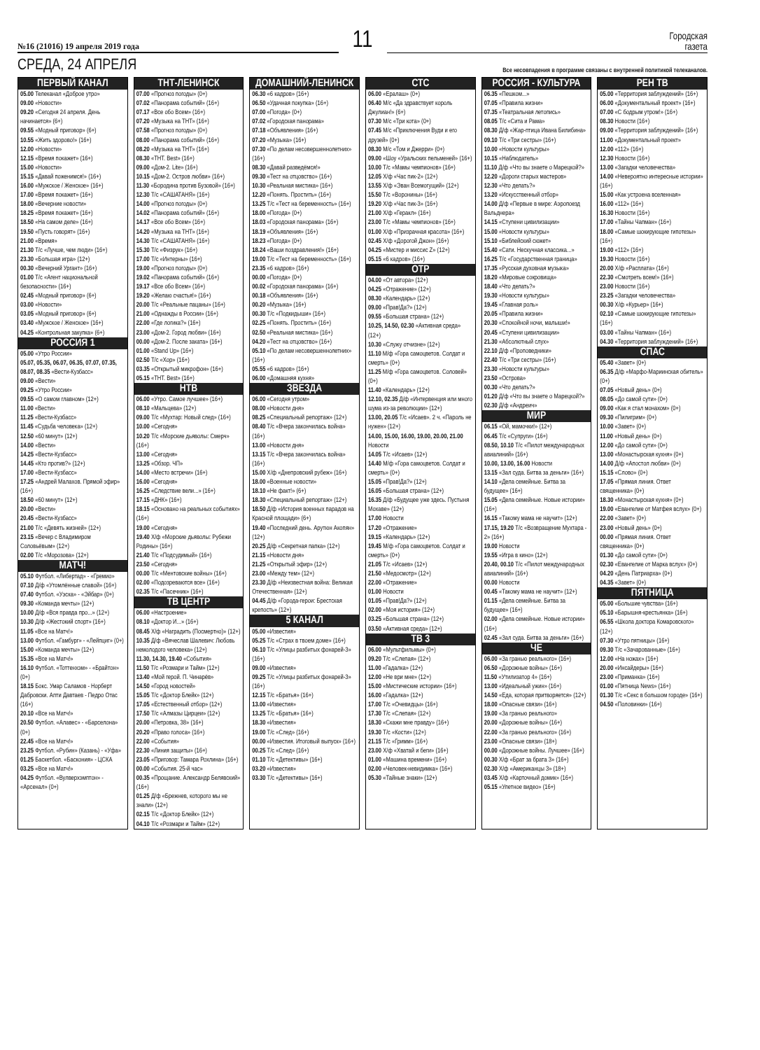№16 (21016) 19 апреля 2019 года
11
Городская
газета
СРЕДА, 24 АПРЕЛЯ
Все несовпадения в программе связаны с внутренней политикой телеканалов.
ПЕРВЫЙ КАНАЛ
05.00 Телеканал «Доброе утро»
09.00 «Новости»
09.20 «Сегодня 24 апреля. День начинается» (6+)
09.55 «Модный приговор» (6+)
10.55 «Жить здорово!» (16+)
12.00 «Новости»
12.15 «Время покажет» (16+)
15.00 «Новости»
15.15 «Давай поженимся!» (16+)
16.00 «Мужское / Женское» (16+)
17.00 «Время покажет» (16+)
18.00 «Вечерние новости»
18.25 «Время покажет» (16+)
18.50 «На самом деле» (16+)
19.50 «Пусть говорят» (16+)
21.00 «Время»
21.30 Т/с «Лучше, чем люди» (16+)
23.30 «Большая игра» (12+)
00.30 «Вечерний Ургант» (16+)
01.00 Т/с «Агент национальной безопасности» (16+)
02.45 «Модный приговор» (6+)
03.00 «Новости»
03.05 «Модный приговор» (6+)
03.40 «Мужское / Женское» (16+)
04.25 «Контрольная закупка» (6+)
РОССИЯ 1
05.00 «Утро России»
05.07, 05.35, 06.07, 06.35, 07.07, 07.35, 08.07, 08.35 «Вести-Кузбасс»
09.00 «Вести»
09.25 «Утро России»
09.55 «О самом главном» (12+)
11.00 «Вести»
11.25 «Вести-Кузбасс»
11.45 «Судьба человека» (12+)
12.50 «60 минут» (12+)
14.00 «Вести»
14.25 «Вести-Кузбасс»
14.45 «Кто против?» (12+)
17.00 «Вести-Кузбасс»
17.25 «Андрей Малахов. Прямой эфир» (16+)
18.50 «60 минут» (12+)
20.00 «Вести»
20.45 «Вести-Кузбасс»
21.00 Т/с «Девять жизней» (12+)
23.15 «Вечер с Владимиром Соловьёвым» (12+)
02.00 Т/с «Морозова» (12+)
МАТЧ!
05.10 Футбол. «Либертад» - «Гремио»
07.10 Д/ф «Утомлённые славой» (16+)
07.40 Футбол. «Уэска» - «Эйбар» (0+)
09.30 «Команда мечты» (12+)
10.00 Д/ф «Вся правда про...» (12+)
10.30 Д/ф «Жестокий спорт» (16+)
11.05 «Все на Матч!»
13.00 Футбол. «Гамбург» - «Лейпциг» (0+)
15.00 «Команда мечты» (12+)
15.35 «Все на Матч!»
16.10 Футбол. «Тоттенхэм» - «Брайтон» (0+)
18.15 Бокс. Умар Саламов - Норберт Дабровски. Апти Давтаев - Педро Отас (16+)
20.10 «Все на Матч!»
20.50 Футбол. «Алавес» - «Барселона» (0+)
22.45 «Все на Матч!»
23.25 Футбол. «Рубин» (Казань) - «Уфа»
01.25 Баскетбол. «Баскония» - ЦСКА
03.25 «Все на Матч!»
04.25 Футбол. «Вулверхэмптон» - «Арсенал» (0+)
ТНТ-ЛЕНИНСК
07.00 «Прогноз погоды» (0+)
07.02 «Панорама событий» (16+)
07.17 «Все обо Всем» (16+)
07.20 «Музыка на ТНТ» (16+)
07.58 «Прогноз погоды» (0+)
08.00 «Панорама событий» (16+)
08.20 «Музыка на ТНТ» (16+)
08.30 «ТНТ. Best» (16+)
09.00 «Дом-2. Lite» (16+)
10.15 «Дом-2. Остров любви» (16+)
11.30 «Бородина против Бузовой» (16+)
12.30 Т/с «САШАТАНЯ» (16+)
14.00 «Прогноз погоды» (0+)
14.02 «Панорама событий» (16+)
14.17 «Все обо Всем» (16+)
14.20 «Музыка на ТНТ» (16+)
14.30 Т/с «САШАТАНЯ» (16+)
15.30 Т/с «Физрук» (16+)
17.00 Т/с «Интерны» (16+)
19.00 «Прогноз погоды» (0+)
19.02 «Панорама событий» (16+)
19.17 «Все обо Всем» (16+)
19.20 «Желаю счастья!» (16+)
20.00 Т/с «Реальные пацаны» (16+)
21.00 «Однажды в России» (16+)
22.00 «Где логика?» (16+)
23.00 «Дом-2. Город любви» (16+)
00.00 «Дом-2. После заката» (16+)
01.00 «Stand Up» (16+)
02.50 Т/с «Хор» (16+)
03.35 «Открытый микрофон» (16+)
05.15 «ТНТ. Best» (16+)
НТВ
06.00 «Утро. Самое лучшее» (16+)
08.10 «Мальцева» (12+)
09.00 Т/с «Мухтар: Новый след» (16+)
10.00 «Сегодня»
10.20 Т/с «Морские дьяволы: Смерч» (16+)
13.00 «Сегодня»
13.25 «Обзор. ЧП»
14.00 «Место встречи» (16+)
16.00 «Сегодня»
16.25 «Следствие вели...» (16+)
17.15 «ДНК» (16+)
18.15 «Основано на реальных событиях» (16+)
19.00 «Сегодня»
19.40 Х/ф «Морские дьяволы: Рубежи Родины» (16+)
21.40 Т/с «Подсудимый» (16+)
23.50 «Сегодня»
00.00 Т/с «Ментовские войны» (16+)
02.00 «Подозреваются все» (16+)
02.35 Т/с «Пасечник» (16+)
ТВ ЦЕНТР
06.00 «Настроение»
08.10 «Доктор И...» (16+)
08.45 Х/ф «Наградить (Посмертно)» (12+)
10.35 Д/ф «Вячеслав Шалевич: Любовь немолодого человека» (12+)
11.30, 14.30, 19.40 «События»
11.50 Т/с «Розмари и Тайм» (12+)
13.40 «Мой герой. П. Чинарёв»
14.50 «Город новостей»
15.05 Т/с «Доктор Блейк» (12+)
17.05 «Естественный отбор» (12+)
17.50 Т/с «Алмазы Цирцеи» (12+)
20.00 «Петровка, 38» (16+)
20.20 «Право голоса» (16+)
22.00 «События»
22.30 «Линия защиты» (16+)
23.05 «Приговор: Тамара Рохлина» (16+)
00.00 «События. 25-й час»
00.35 «Прощание. Александр Белявский» (16+)
01.25 Д/ф «Брежнев, которого мы не знали» (12+)
02.15 Т/с «Доктор Блейк» (12+)
04.10 Т/с «Розмари и Тайм» (12+)
ДОМАШНИЙ-ЛЕНИНСК
06.30 «6 кадров» (16+)
06.50 «Удачная покупка» (16+)
07.00 «Погода» (0+)
07.02 «Городская панорама»
07.18 «Объявления» (16+)
07.20 «Музыка» (16+)
07.30 «По делам несовершеннолетних» (16+)
08.30 «Давай разведёмся!»
09.30 «Тест на отцовство» (16+)
10.30 «Реальная мистика» (16+)
12.20 «Понять. Простить» (16+)
13.25 Т/с «Тест на беременность» (16+)
18.00 «Погода» (0+)
18.03 «Городская панорама» (16+)
18.19 «Объявления» (16+)
18.23 «Погода» (0+)
18.24 «Ваши поздравления!» (16+)
19.00 Т/с «Тест на беременность» (16+)
23.35 «6 кадров» (16+)
00.00 «Погода» (0+)
00.02 «Городская панорама» (16+)
00.18 «Объявления» (16+)
00.20 «Музыка» (16+)
00.30 Т/с «Подкидыши» (16+)
02.25 «Понять. Простить» (16+)
02.50 «Реальная мистика» (16+)
04.20 «Тест на отцовство» (16+)
05.10 «По делам несовершеннолетних» (16+)
05.55 «6 кадров» (16+)
06.00 «Домашняя кухня»
ЗВЕЗДА
06.00 «Сегодня утром»
08.00 «Новости дня»
08.25 «Специальный репортаж» (12+)
08.40 Т/с «Вчера закончилась война» (16+)
13.00 «Новости дня»
13.15 Т/с «Вчера закончилась война» (16+)
15.00 Х/ф «Днепровский рубеж» (16+)
18.00 «Военные новости»
18.10 «Не факт!» (6+)
18.30 «Специальный репортаж» (12+)
18.50 Д/ф «История военных парадов на Красной площади» (6+)
19.40 «Последний день. Арутюн Акопян» (12+)
20.25 Д/ф «Секретная папка» (12+)
21.15 «Новости дня»
21.25 «Открытый эфир» (12+)
23.00 «Между тем» (12+)
23.30 Д/ф «Неизвестная война: Великая Отечественная» (12+)
04.45 Д/ф «Города-герои: Брестская крепость» (12+)
5 КАНАЛ
05.00 «Известия»
05.25 Т/с «Страх в твоем доме» (16+)
06.10 Т/с «Улицы разбитых фонарей-3» (16+)
09.00 «Известия»
09.25 Т/с «Улицы разбитых фонарей-3» (16+)
12.15 Т/с «Братья» (16+)
13.00 «Известия»
13.25 Т/с «Братья» (16+)
18.30 «Известия»
19.00 Т/с «След» (16+)
00.00 «Известия. Итоговый выпуск» (16+)
00.25 Т/с «След» (16+)
01.10 Т/с «Детективы» (16+)
03.20 «Известия»
03.30 Т/с «Детективы» (16+)
СТС
06.00 «Ералаш» (0+)
06.40 М/с «Да здравствует король Джулиан!» (6+)
07.30 М/с «Три кота» (0+)
07.45 М/с «Приключения Вуди и его друзей» (0+)
08.30 М/с «Том и Джерри» (0+)
09.00 «Шоу «Уральских пельменей» (16+)
10.00 Т/с «Мамы чемпионов» (16+)
12.05 Х/ф «Час пик-2» (12+)
13.55 Х/ф «Эван Всемогущий» (12+)
15.50 Т/с «Воронины» (16+)
19.20 Х/ф «Час пик-3» (16+)
21.00 Х/ф «Геракл» (16+)
23.00 Т/с «Мамы чемпионов» (16+)
01.00 Х/ф «Призрачная красота» (16+)
02.45 Х/ф «Дорогой Джон» (16+)
04.25 «Мистер и миссис Z» (12+)
05.15 «6 кадров» (16+)
ОТР
04.00 «От автора» (12+)
04.25 «Отражение» (12+)
08.30 «Календарь» (12+)
09.00 «Прав!Да?» (12+)
09.55 «Большая страна» (12+)
10.25, 14.50, 02.30 «Активная среда» (12+)
10.30 «Служу отчизне» (12+)
11.10 М/ф «Гора самоцветов. Солдат и смерть» (0+)
11.25 М/ф «Гора самоцветов. Соловей» (0+)
11.40 «Календарь» (12+)
12.10, 02.35 Д/ф «Интервенция или много шума из-за революции» (12+)
13.00, 20.05 Т/с «Исаев». 2 ч. «Пароль не нужен» (12+)
14.00, 15.00, 16.00, 19.00, 20.00, 21.00 Новости
14.05 Т/с «Исаев» (12+)
14.40 М/ф «Гора самоцветов. Солдат и смерть» (0+)
15.05 «Прав!Да?» (12+)
16.05 «Большая страна» (12+)
16.35 Д/ф «Будущее уже здесь. Пустыня Мохаве» (12+)
17.00 Новости
17.20 «Отражение»
19.15 «Календарь» (12+)
19.45 М/ф «Гора самоцветов. Солдат и смерть» (0+)
21.05 Т/с «Исаев» (12+)
21.50 «Медосмотр» (12+)
22.00 «Отражение»
01.00 Новости
01.05 «Прав!Да?» (12+)
02.00 «Моя история» (12+)
03.25 «Большая страна» (12+)
03.50 «Активная среда» (12+)
ТВ 3
06.00 «Мультфильмы» (0+)
09.20 Т/с «Слепая» (12+)
11.00 «Гадалка» (12+)
12.00 «Не ври мне» (12+)
15.00 «Мистические истории» (16+)
16.00 «Гадалка» (12+)
17.00 Т/с «Очевидцы» (16+)
17.30 Т/с «Слепая» (12+)
18.30 «Скажи мне правду» (16+)
19.30 Т/с «Кости» (12+)
21.15 Т/с «Гримм» (16+)
23.00 Х/ф «Хватай и беги» (16+)
01.00 «Машина времени» (16+)
02.00 «Человек-невидимка» (16+)
05.30 «Тайные знаки» (12+)
РОССИЯ - КУЛЬТУРА
06.35 «Пешком...»
07.05 «Правила жизни»
07.35 «Театральная летопись»
08.05 Т/с «Сита и Рама»
08.30 Д/ф «Жар-птица Ивана Билибина»
09.10 Т/с «Три сестры» (16+)
10.00 «Новости культуры»
10.15 «Наблюдатель»
11.10 Д/ф «Что вы знаете о Марецкой?»
12.20 «Дороги старых мастеров»
12.30 «Что делать?»
13.20 «Искусственный отбор»
14.00 Д/ф «Первые в мире: Аэропоезд Вальднера»
14.15 «Ступени цивилизации»
15.00 «Новости культуры»
15.10 «Библейский сюжет»
15.40 «Сати. Нескучная классика...»
16.25 Т/с «Государственная граница»
17.35 «Русская духовная музыка»
18.20 «Мировые сокровища»
18.40 «Что делать?»
19.30 «Новости культуры»
19.45 «Главная роль»
20.05 «Правила жизни»
20.30 «Спокойной ночи, малыши!»
20.45 «Ступени цивилизации»
21.30 «Абсолютный слух»
22.10 Д/ф «Проповедники»
22.40 Т/с «Три сестры» (16+)
23.30 «Новости культуры»
23.50 «Острова»
00.30 «Что делать?»
01.20 Д/ф «Что вы знаете о Марецкой?»
02.30 Д/ф «Андреич»
МИР
06.15 «Ой, мамочки!» (12+)
06.45 Т/с «Супруги» (16+)
08.50, 10.10 Т/с «Пилот международных авиалиний» (16+)
10.00, 13.00, 16.00 Новости
13.15 «Зал суда. Битва за деньги» (16+)
14.10 «Дела семейные. Битва за будущее» (16+)
15.05 «Дела семейные. Новые истории» (16+)
16.15 «Такому мама не научит» (12+)
17.15, 19.20 Т/с «Возвращение Мухтара - 2» (16+)
19.00 Новости
19.55 «Игра в кино» (12+)
20.40, 00.10 Т/с «Пилот международных авиалиний» (16+)
00.00 Новости
00.45 «Такому мама не научит» (12+)
01.15 «Дела семейные. Битва за будущее» (16+)
02.00 «Дела семейные. Новые истории» (16+)
02.45 «Зал суда. Битва за деньги» (16+)
ЧЕ
06.00 «За гранью реального» (16+)
06.50 «Дорожные войны» (16+)
11.50 «Утилизатор 4» (16+)
13.00 «Идеальный ужин» (16+)
14.50 «Еда, которая притворяется» (12+)
18.00 «Опасные связи» (16+)
19.00 «За гранью реального»
20.00 «Дорожные войны» (16+)
22.00 «За гранью реального» (16+)
23.00 «Опасные связи» (18+)
00.00 «Дорожные войны. Лучшее» (16+)
00.30 Х/ф «Брат за брата 3» (16+)
02.30 Х/ф «Американцы 3» (18+)
03.45 Х/ф «Карточный домик» (16+)
05.15 «Улетное видео» (16+)
РЕН ТВ
05.00 «Территория заблуждений» (16+)
06.00 «Документальный проект» (16+)
07.00 «С бодрым утром!» (16+)
08.30 Новости (16+)
09.00 «Территория заблуждений» (16+)
11.00 «Документальный проект»
12.00 «112» (16+)
12.30 Новости (16+)
13.00 «Загадки человечества»
14.00 «Невероятно интересные истории» (16+)
15.00 «Как устроена вселенная»
16.00 «112» (16+)
16.30 Новости (16+)
17.00 «Тайны Чапман» (16+)
18.00 «Самые шокирующие гипотезы» (16+)
19.00 «112» (16+)
19.30 Новости (16+)
20.00 Х/ф «Расплата» (16+)
22.30 «Смотреть всем!» (16+)
23.00 Новости (16+)
23.25 «Загадки человечества»
00.30 Х/ф «Курьер» (16+)
02.10 «Самые шокирующие гипотезы» (16+)
03.00 «Тайны Чапман» (16+)
04.30 «Территория заблуждений» (16+)
СПАС
05.40 «Завет» (0+)
06.35 Д/ф «Марфо-Мариинская обитель» (0+)
07.05 «Новый день» (0+)
08.05 «До самой сути» (0+)
09.00 «Как я стал монахом» (0+)
09.30 «Пилигрим» (0+)
10.00 «Завет» (0+)
11.00 «Новый день» (0+)
12.00 «До самой сути» (0+)
13.00 «Монастырская кухня» (0+)
14.00 Д/ф «Апостол любви» (0+)
15.15 «Слово» (0+)
17.05 «Прямая линия. Ответ священника» (0+)
18.30 «Монастырская кухня» (0+)
19.00 «Евангелие от Матфея вслух» (0+)
22.00 «Завет» (0+)
23.00 «Новый день» (0+)
00.00 «Прямая линия. Ответ священника» (0+)
01.30 «До самой сути» (0+)
02.30 «Евангелие от Марка вслух» (0+)
04.20 «День Патриарха» (0+)
04.35 «Завет» (0+)
ПЯТНИЦА
05.00 «Большие чувства» (16+)
05.10 «Барышня-крестьянка» (16+)
06.55 «Школа доктора Комаровского» (12+)
07.30 «Утро пятницы» (16+)
09.30 Т/с «Зачарованные» (16+)
12.00 «На ножах» (16+)
20.00 «Инсайдеры» (16+)
23.00 «Приманка» (16+)
01.00 «Пятница News» (16+)
01.30 Т/с «Секс в большом городе» (16+)
04.50 «Половинки» (16+)